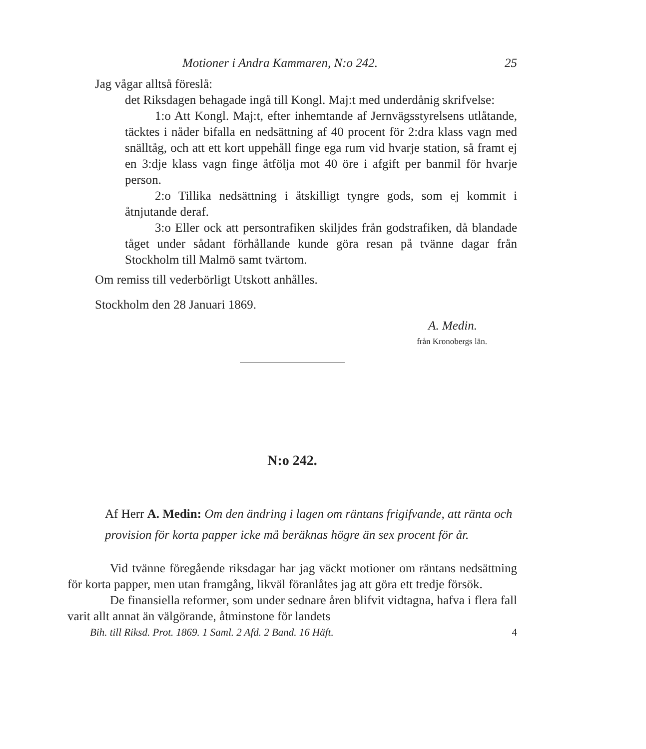Motioner i Andra Kammaren, N:o 242. 25
Jag vågar alltså föreslå:
det Riksdagen behagade ingå till Kongl. Maj:t med underdånig skrifvelse:
1:o Att Kongl. Maj:t, efter inhemtande af Jernvägsstyrelsens utlåtande, täcktes i nåder bifalla en nedsättning af 40 procent för 2:dra klass vagn med snälltåg, och att ett kort uppehåll finge ega rum vid hvarje station, så framt ej en 3:dje klass vagn finge åtfölja mot 40 öre i afgift per banmil för hvarje person.
2:o Tillika nedsättning i åtskilligt tyngre gods, som ej kommit i åtnjutande deraf.
3:o Eller ock att persontrafiken skiljdes från godstrafiken, då blandade tåget under sådant förhållande kunde göra resan på tvänne dagar från Stockholm till Malmö samt tvärtom.
Om remiss till vederbörligt Utskott anhålles.
Stockholm den 28 Januari 1869.
A. Medin.
från Kronobergs län.
N:o 242.
Af Herr A. Medin: Om den ändring i lagen om räntans frigifvande, att ränta och provision för korta papper icke må beräknas högre än sex procent för år.
Vid tvänne föregående riksdagar har jag väckt motioner om räntans nedsättning för korta papper, men utan framgång, likväl föranlåtes jag att göra ett tredje försök.
De finansiella reformer, som under sednare åren blifvit vidtagna, hafva i flera fall varit allt annat än välgörande, åtminstone för landets
Bih. till Riksd. Prot. 1869. 1 Saml. 2 Afd. 2 Band. 16 Häft. 4